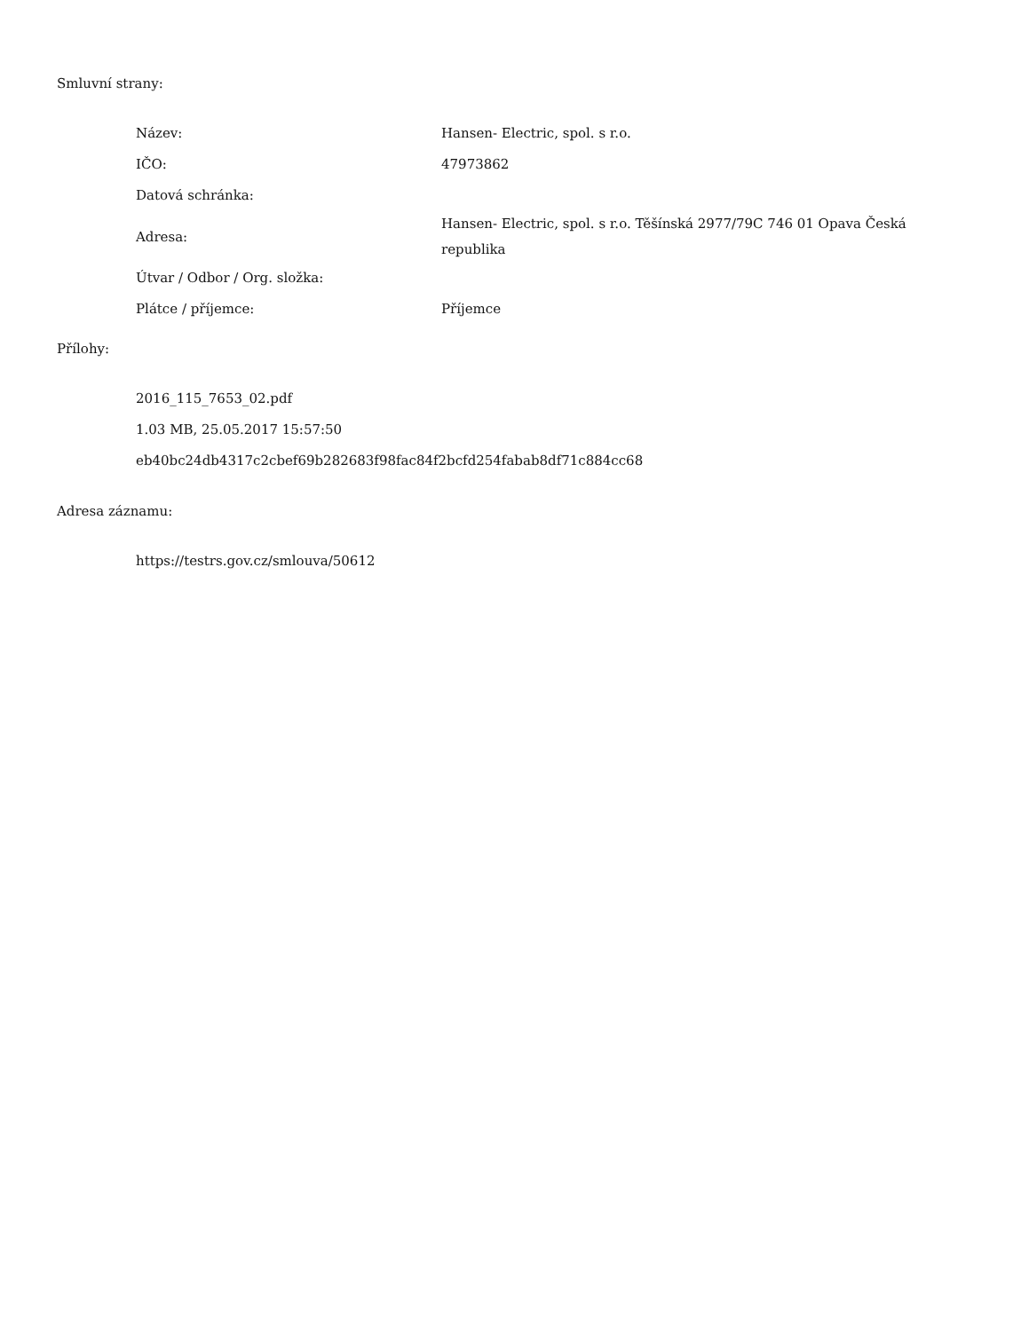Smluvní strany:
| Název: | Hansen- Electric, spol. s r.o. |
| IČO: | 47973862 |
| Datová schránka: | |
| Adresa: | Hansen- Electric, spol. s r.o. Těšínská 2977/79C 746 01 Opava Česká republika |
| Útvar / Odbor / Org. složka: | |
| Plátce / příjemce: | Příjemce |
Přílohy:
2016_115_7653_02.pdf
1.03 MB, 25.05.2017 15:57:50
eb40bc24db4317c2cbef69b282683f98fac84f2bcfd254fabab8df71c884cc68
Adresa záznamu:
https://testrs.gov.cz/smlouva/50612